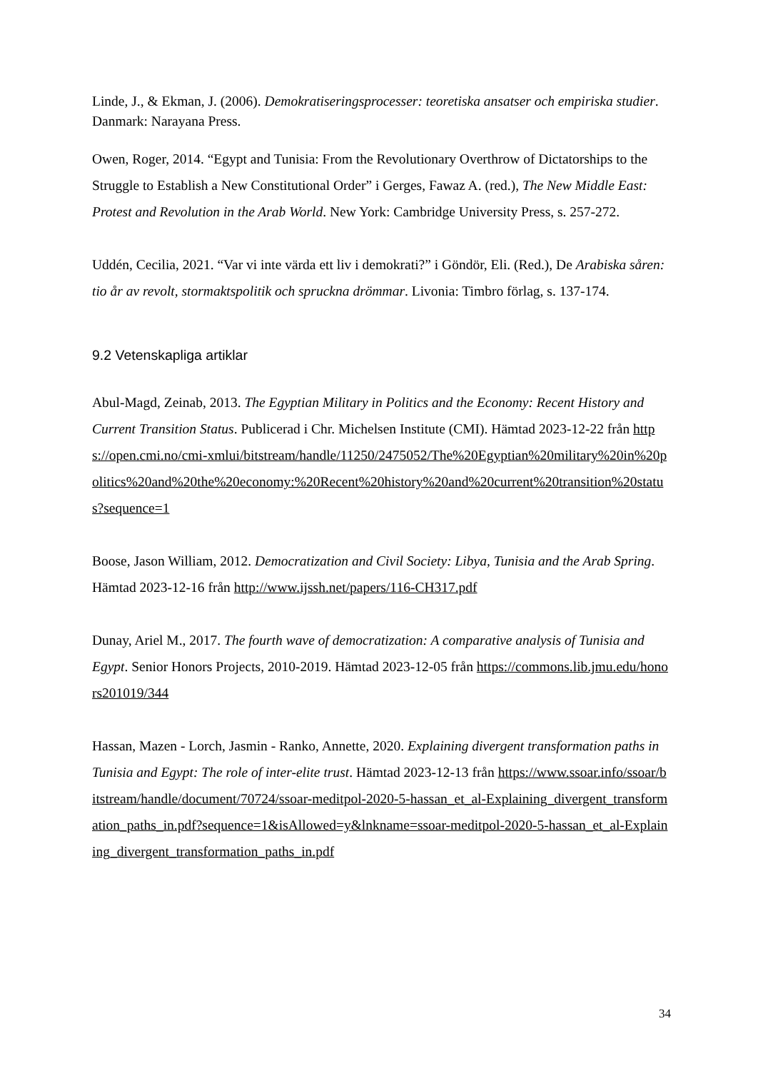Linde, J., & Ekman, J. (2006). Demokratiseringsprocesser: teoretiska ansatser och empiriska studier. Danmark: Narayana Press.
Owen, Roger, 2014. “Egypt and Tunisia: From the Revolutionary Overthrow of Dictatorships to the Struggle to Establish a New Constitutional Order” i Gerges, Fawaz A. (red.), The New Middle East: Protest and Revolution in the Arab World. New York: Cambridge University Press, s. 257-272.
Uddén, Cecilia, 2021. “Var vi inte värda ett liv i demokrati?” i Göndör, Eli. (Red.), De Arabiska såren: tio år av revolt, stormaktspolitik och spruckna drömmar. Livonia: Timbro förlag, s. 137-174.
9.2 Vetenskapliga artiklar
Abul-Magd, Zeinab, 2013. The Egyptian Military in Politics and the Economy: Recent History and Current Transition Status. Publicerad i Chr. Michelsen Institute (CMI). Hämtad 2023-12-22 från https://open.cmi.no/cmi-xmlui/bitstream/handle/11250/2475052/The%20Egyptian%20military%20in%20politics%20and%20the%20economy:%20Recent%20history%20and%20current%20transition%20status?sequence=1
Boose, Jason William, 2012. Democratization and Civil Society: Libya, Tunisia and the Arab Spring. Hämtad 2023-12-16 från http://www.ijssh.net/papers/116-CH317.pdf
Dunay, Ariel M., 2017. The fourth wave of democratization: A comparative analysis of Tunisia and Egypt. Senior Honors Projects, 2010-2019. Hämtad 2023-12-05 från https://commons.lib.jmu.edu/honors201019/344
Hassan, Mazen - Lorch, Jasmin - Ranko, Annette, 2020. Explaining divergent transformation paths in Tunisia and Egypt: The role of inter-elite trust. Hämtad 2023-12-13 från https://www.ssoar.info/ssoar/bitstream/handle/document/70724/ssoar-meditpol-2020-5-hassan_et_al-Explaining_divergent_transformation_paths_in.pdf?sequence=1&isAllowed=y&lnkname=ssoar-meditpol-2020-5-hassan_et_al-Explaining_divergent_transformation_paths_in.pdf
34